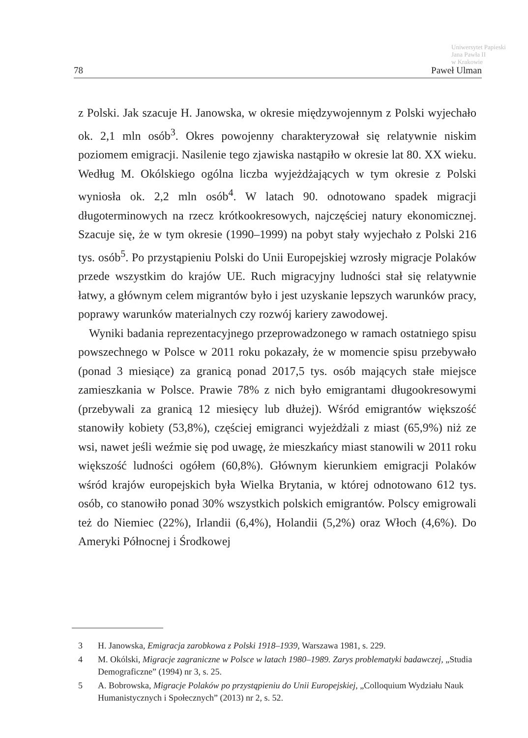Uniwersytet Papieski
Jana Pawła II
w Krakowie
78 Paweł Ulman
z Polski. Jak szacuje H. Janowska, w okresie międzywojennym z Polski wyjechało ok. 2,1 mln osób<sup>3</sup>. Okres powojenny charakteryzował się relatywnie niskim poziomem emigracji. Nasilenie tego zjawiska nastąpiło w okresie lat 80. XX wieku. Według M. Okólskiego ogólna liczba wyjeżdżających w tym okresie z Polski wyniosła ok. 2,2 mln osób<sup>4</sup>. W latach 90. odnotowano spadek migracji długoterminowych na rzecz krótkookresowych, najczęściej natury ekonomicznej. Szacuje się, że w tym okresie (1990–1999) na pobyt stały wyjechało z Polski 216 tys. osób<sup>5</sup>. Po przystąpieniu Polski do Unii Europejskiej wzrosły migracje Polaków przede wszystkim do krajów UE. Ruch migracyjny ludności stał się relatywnie łatwy, a głównym celem migrantów było i jest uzyskanie lepszych warunków pracy, poprawy warunków materialnych czy rozwój kariery zawodowej.
Wyniki badania reprezentacyjnego przeprowadzonego w ramach ostatniego spisu powszechnego w Polsce w 2011 roku pokazały, że w momencie spisu przebywało (ponad 3 miesiące) za granicą ponad 2017,5 tys. osób mających stałe miejsce zamieszkania w Polsce. Prawie 78% z nich było emigrantami długookresowymi (przebywali za granicą 12 miesięcy lub dłużej). Wśród emigrantów większość stanowiły kobiety (53,8%), częściej emigranci wyjeżdżali z miast (65,9%) niż ze wsi, nawet jeśli weźmie się pod uwagę, że mieszkańcy miast stanowili w 2011 roku większość ludności ogółem (60,8%). Głównym kierunkiem emigracji Polaków wśród krajów europejskich była Wielka Brytania, w której odnotowano 612 tys. osób, co stanowiło ponad 30% wszystkich polskich emigrantów. Polscy emigrowali też do Niemiec (22%), Irlandii (6,4%), Holandii (5,2%) oraz Włoch (4,6%). Do Ameryki Północnej i Środkowej
3 H. Janowska, Emigracja zarobkowa z Polski 1918–1939, Warszawa 1981, s. 229.
4 M. Okólski, Migracje zagraniczne w Polsce w latach 1980–1989. Zarys problematyki badawczej, „Studia Demograficzne” (1994) nr 3, s. 25.
5 A. Bobrowska, Migracje Polaków po przystąpieniu do Unii Europejskiej, „Colloquium Wydziału Nauk Humanistycznych i Społecznych” (2013) nr 2, s. 52.